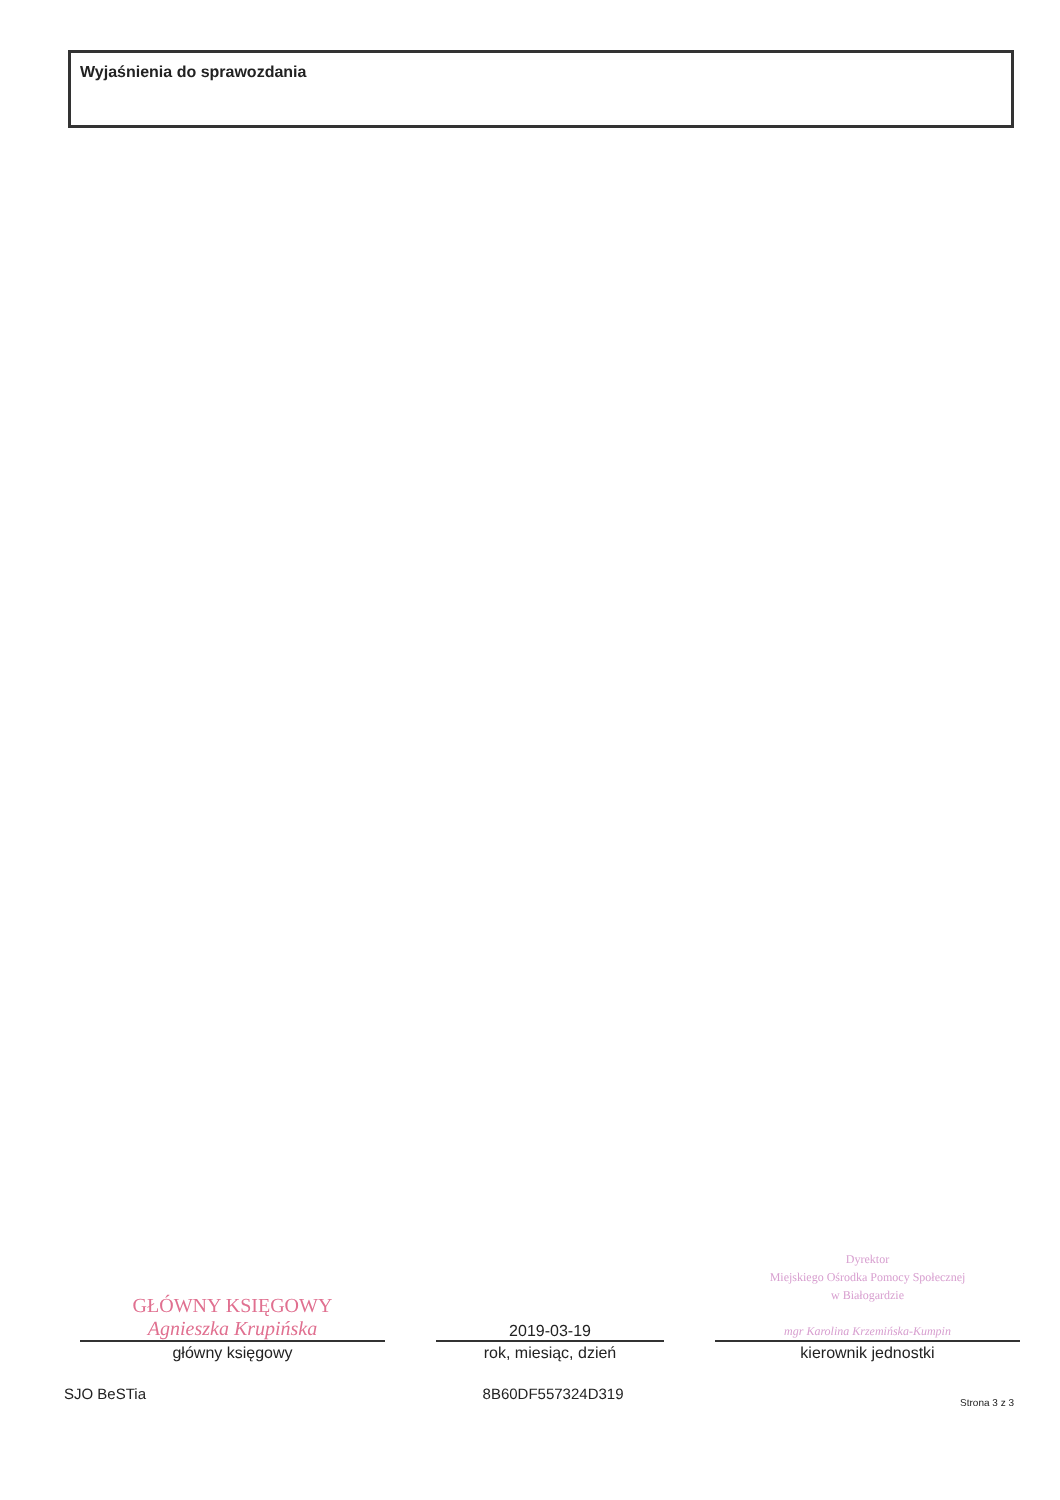Wyjaśnienia do sprawozdania
GŁÓWNY KSIĘGOWY
Agnieszka Krupińska
główny księgowy
2019-03-19
rok, miesiąc, dzień
Dyrektor
Miejskiego Ośrodka Pomocy Społecznej
w Białogardzie
mgr Karolina Krzemińska-Kumpin
kierownik jednostki
SJO BeSTia 8B60DF557324D319 Strona 3 z 3